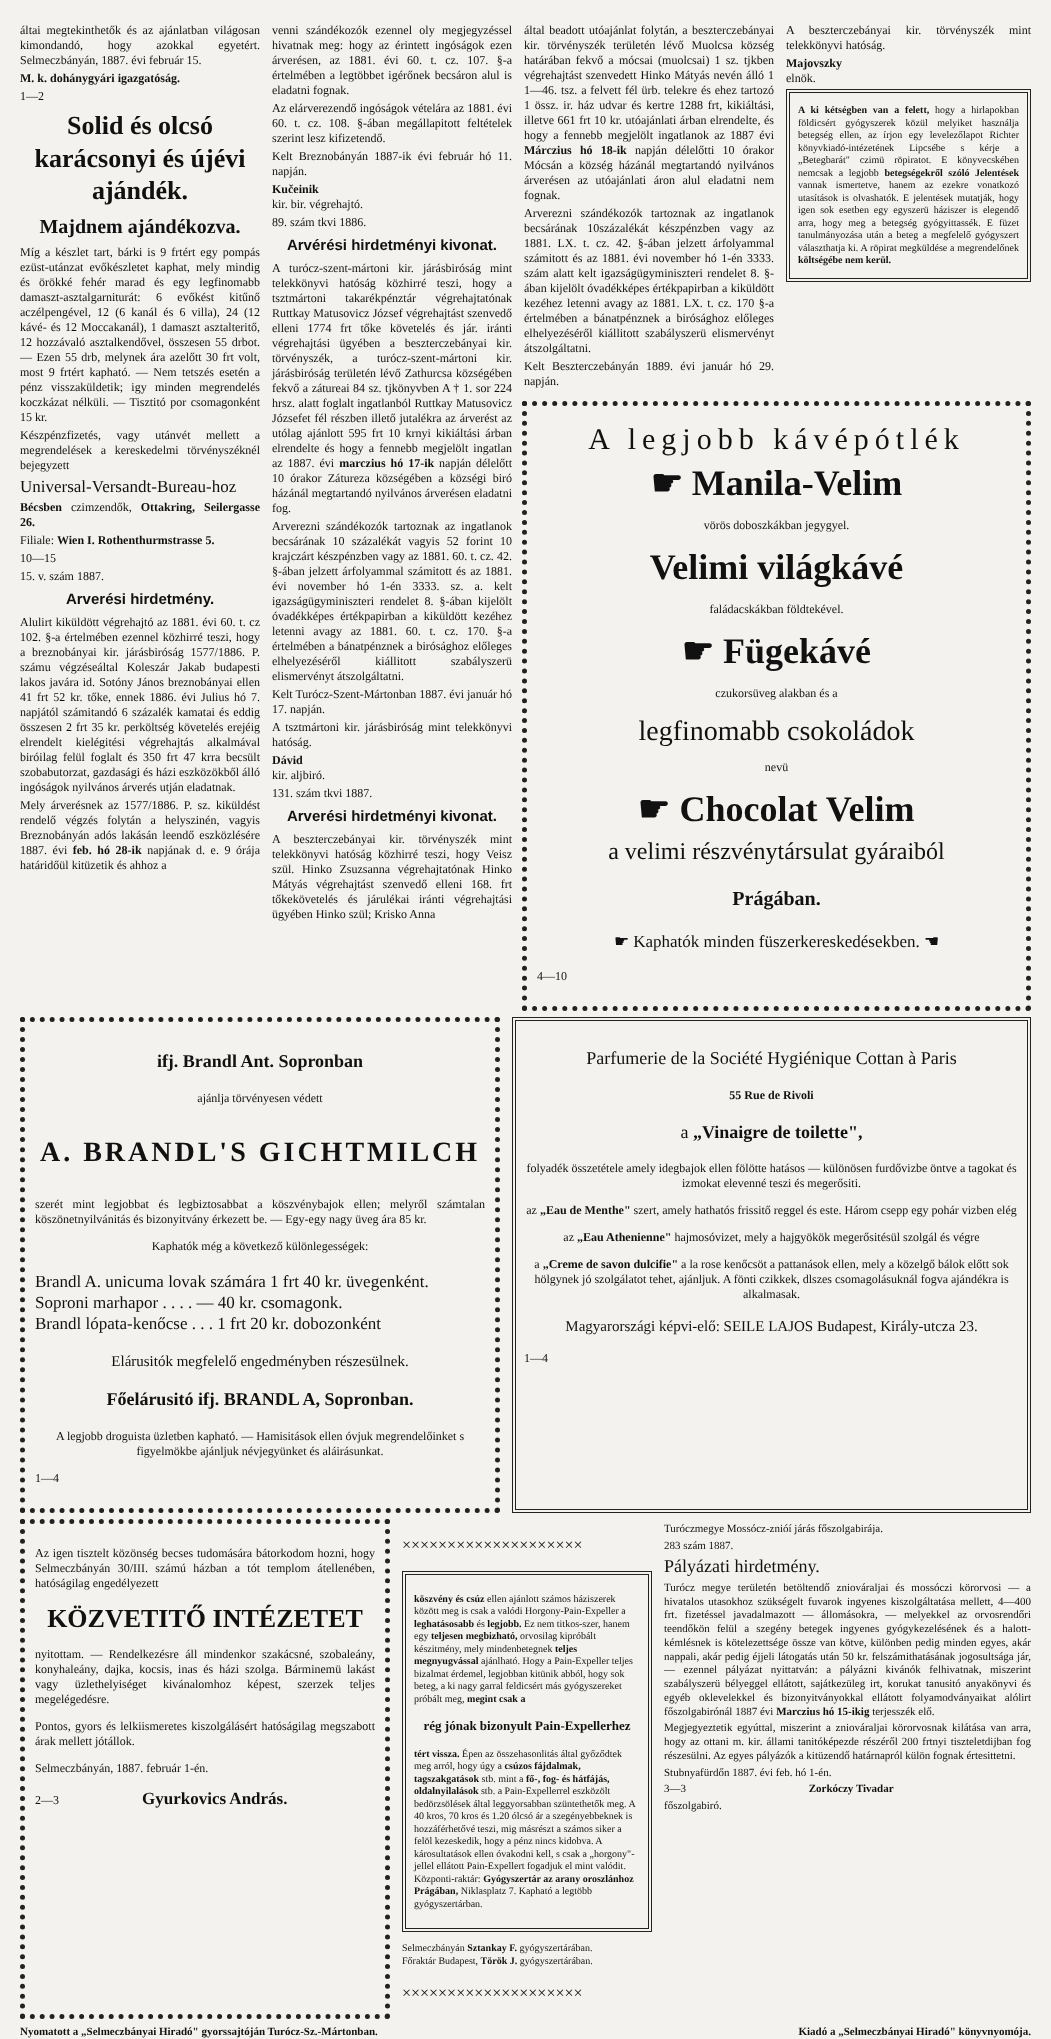áltai megtekinthetők és az ajánlatban világosan kimondandó, hogy azokkal egyetért. Selmeczbányán, 1887. évi február 15.
M. k. dohánygyári igazgatóság.
1—2
Solid és olcsó karácsonyi és újévi ajándék.
Majdnem ajándékozva.
Míg a készlet tart, bárki is 9 frtért egy pompás ezüst-utánzat evőkészletet kaphat, mely mindig és örökké fehér marad és egy legfinomabb damaszt-asztalgarniturát: 6 evőkést kitűnő aczélpengével, 12 (6 kanál és 6 villa), 24 (12 kávé- és 12 Moccakanál), 1 damaszt asztalteritő, 12 hozzávaló asztalkendővel, összesen 55 drbot. — Ezen 55 drb, melynek ára azelőtt 30 frt volt, most 9 frtért kapható. — Nem tetszés esetén a pénz visszaküldetik; igy minden megrendelés koczkázat nélküli. — Tisztitó por csomagonként 15 kr.
Készpénzfizetés, vagy utánvét mellett a megrendelések a kereskedelmi törvényszéknél bejegyzett
Universal-Versandt-Bureau-hoz
Bécsben czimzendők, Ottakring, Seilergasse 26.
Filiale: Wien I. Rothenthurmstrasse 5.
10—15
15. v. szám 1887.
Arverési hirdetmény.
Alulirt kiküldött végrehajtó az 1881. évi 60. t. cz 102. §-a értelmében ezennel közhirré teszi, hogy a breznobányai kir. járásbiróság 1577/1886. P. számu végzéseáltal Koleszár Jakab budapesti lakos javára id. Sotóny János breznobányai ellen 41 frt 52 kr. tőke, ennek 1886. évi Julius hó 7. napjától számitandó 6 százalék kamatai és eddig összesen 2 frt 35 kr. perköltség követelés erejéig elrendelt kielégitési végrehajtás alkalmával biróilag felül foglalt és 350 frt 47 krra becsült szobabutorzat, gazdasági és házi eszközökből álló ingóságok nyilvános árverés utján eladatnak.
Mely árverésnek az 1577/1886. P. sz. kiküldést rendelő végzés folytán a helyszinén, vagyis Breznobányán adós lakásán leendő eszközlésére 1887. évi feb. hó 28-ik napjának d. e. 9 órája határidőül kitüzetik és ahhoz a
venni szándékozók ezennel oly megjegyzéssel hivatnak meg: hogy az érintett ingóságok ezen árverésen, az 1881. évi 60. t. cz. 107. §-a értelmében a legtöbbet igérőnek becsáron alul is eladatni fognak.
Az elárverezendő ingóságok vételára az 1881. évi 60. t. cz. 108. §-ában megállapitott feltételek szerint lesz kifizetendő.
Kelt Breznobányán 1887-ik évi február hó 11. napján.
Kučeinik
kir. bir. végrehajtó.
89. szám tkvi 1886.
Arvérési hirdetményi kivonat.
A turócz-szent-mártoni kir. járásbiróság mint telekkönyvi hatóság közhirré teszi, hogy a tsztmártoni takarékpénztár végrehajtatónak Ruttkay Matusovicz József végrehajtást szenvedő elleni 1774 frt tőke követelés és jár. iránti végrehajtási ügyében a beszterczebányai kir. törvényszék, a turócz-szent-mártoni kir. járásbiróság területén lévő Zathurcsa községében fekvő a zátureai 84 sz. tjkönyvben A † 1. sor 224 hrsz. alatt foglalt ingatlanból Ruttkay Matusovicz Józsefet fél részben illető jutalékra az árverést az utólag ajánlott 595 frt 10 krnyi kikiáltási árban elrendelte és hogy a fennebb megjelölt ingatlan az 1887. évi marczius hó 17-ik napján délelőtt 10 órakor Zátureza községében a községi biró házánál megtartandó nyilvános árverésen eladatni fog.
Arverezni szándékozók tartoznak az ingatlanok becsárának 10 százalékát vagyis 52 forint 10 krajczárt készpénzben vagy az 1881. 60. t. cz. 42. §-ában jelzett árfolyammal számitott és az 1881. évi november hó 1-én 3333. sz. a. kelt igazságügyminiszteri rendelet 8. §-ában kijelölt óvadékképes értékpapirban a kiküldött kezéhez letenni avagy az 1881. 60. t. cz. 170. §-a értelmében a bánatpénznek a birósághoz előleges elhelyezéséről kiállitott szabályszerü elismervényt átszolgáltatni.
Kelt Turócz-Szent-Mártonban 1887. évi január hó 17. napján.
A tsztmártoni kir. járásbiróság mint telekkönyvi hatóság.
Dávid
kir. aljbiró.
131. szám tkvi 1887.
Arverési hirdetményi kivonat.
A beszterczebányai kir. törvényszék mint telekkönyvi hatóság közhirré teszi, hogy Veisz szül. Hinko Zsuzsanna végrehajtatónak Hinko Mátyás végrehajtást szenvedő elleni 168. frt tőkekövetelés és járulékai iránti végrehajtási ügyében Hinko szül; Krisko Anna
által beadott utóajánlat folytán, a beszterczebányai kir. törvényszék területén lévő Muolcsa község határában fekvő a mócsai (muolcsai) 1 sz. tjkben végrehajtást szenvedett Hinko Mátyás nevén álló 1 1—46. tsz. a felvett fél ürb. telekre és ehez tartozó 1 össz. ir. ház udvar és kertre 1288 frt, kikiáltási, illetve 661 frt 10 kr. utóajánlati árban elrendelte, és hogy a fennebb megjelölt ingatlanok az 1887 évi Márczius hó 18-ik napján délelőtti 10 órakor Mócsán a község házánál megtartandó nyilvános árverésen az utóajánlati áron alul eladatni nem fognak.
Arverezni szándékozók tartoznak az ingatlanok becsárának 10százalékát készpénzben vagy az 1881. LX. t. cz. 42. §-ában jelzett árfolyammal számitott és az 1881. évi november hó 1-én 3333. szám alatt kelt igazságügyminiszteri rendelet 8. §-ában kijelölt óvadékképes értékpapirban a kiküldött kezéhez letenni avagy az 1881. LX. t. cz. 170 §-a értelmében a bánatpénznek a birósághoz előleges elhelyezéséről kiállitott szabályszerü elismervényt átszolgáltatni.
Kelt Beszterczebányán 1889. évi január hó 29. napján.
A beszterczebányai kir. törvényszék mint telekkönyvi hatóság.
Majovszky
elnök.
A ki kétségben van a felett, hogy a hirlapokban földicsért gyógyszerek közül melyiket használja betegség ellen, az írjon egy levelezőlapot Richter könyvkiadó-intézetének Lipcsébe s kérje a „Betegbarát" czimü röpiratot. E könyvecskében nemcsak a legjobb betegségekről szóló Jelentések vannak ismertetve, hanem az ezekre vonatkozó utasítások is olvashatók. E jelentések mutatják, hogy igen sok esetben egy egyszerü háziszer is elegendő arra, hogy meg a betegség gyógyittassék. E füzet tanulmányozása után a beteg a megfelelő gyógyszert választhatja ki. A röpirat megküldése a megrendelőnek költségébe nem kerül.
A legjobb kávépótlék
☛ Manila-Velim
vörös doboszkákban jegygyel.
Velimi világkávé
faládacskákban földtekével.
☛ Fügekávé
czukorsüveg alakban és a
legfinomabb csokoládok
nevü
☛ Chocolat Velim
a velimi részvénytársulat gyáraiból
Prágában.
☛ Kaphatók minden füszerkereskedésekben. ☚
4—10
ifj. Brandl Ant. Sopronban
ajánlja törvényesen védett
A. BRANDL'S GICHTMILCH
szerét mint legjobbat és legbiztosabbat a köszvénybajok ellen; melyről számtalan köszönetnyilvánitás és bizonyitvány érkezett be. — Egy-egy nagy üveg ára 85 kr.
Kaphatók még a következő különlegességek:
Brandl A. unicuma lovak számára 1 frt 40 kr. üvegenként.
Soproni marhapor . . . . — 40 kr. csomagonk.
Brandl lópata-kenőcse . . . 1 frt 20 kr. dobozonként
Elárusitók megfelelő engedményben részesülnek.
Főelárusitó ifj. BRANDL A, Sopronban.
A legjobb droguista üzletben kapható. — Hamisitások ellen óvjuk megrendelőinket s figyelmökbe ajánljuk névjegyünket és aláirásunkat.
1—4
Parfumerie de la Société Hygiénique Cottan à Paris
55 Rue de Rivoli
a „Vinaigre de toilette",
folyadék összetétele amely idegbajok ellen fölötte hatásos — különösen furdővizbe öntve a tagokat és izmokat elevenné teszi és megerősiti.
az „Eau de Menthe" szert, amely hathatós frissitő reggel és este. Három csepp egy pohár vizben elég
az „Eau Athenienne" hajmosóvizet, mely a hajgyökök megerősitésül szolgál és végre
a „Creme de savon dulcifie" a la rose kenőcsöt a pattanások ellen, mely a közelgő bálok előtt sok hölgynek jó szolgálatot tehet, ajánljuk. A fönti czikkek, dlszes csomagolásuknál fogva ajándékra is alkalmasak.
Magyarországi képvi-elő: SEILE LAJOS Budapest, Király-utcza 23.
1—4
Az igen tisztelt közönség becses tudomására bátorkodom hozni, hogy Selmeczbányán 30/III. számú házban a tót templom átellenében, hatóságilag engedélyezett
KÖZVETITŐ INTÉZETET
nyitottam. — Rendelkezésre áll mindenkor szakácsné, szobaleány, konyhaleány, dajka, kocsis, inas és házi szolga. Bárminemü lakást vagy üzlethelyiséget kivánalomhoz képest, szerzek teljes megelégedésre.
Pontos, gyors és lelkiismeretes kiszolgálásért hatóságilag megszabott árak mellett jótállok.
Selmeczbányán, 1887. február 1-én.
2—3 Gyurkovics András.
××××××××××××××××××××
köszvény és csúz ellen ajánlott számos háziszerek között meg is csak a valódi Horgony-Pain-Expeller a leghatásosabb és legjobb. Ez nem titkos-szer, hanem egy teljesen megbizható, orvosilag kipróbált készitmény, mely mindenbetegnek teljes megnyugvással ajánlható. Hogy a Pain-Expeller teljes bizalmat érdemel, legjobban kitünik abból, hogy sok beteg, a ki nagy garral feldicsért más gyógyszereket próbált meg, megint csak a
rég jónak bizonyult Pain-Expellerhez
tért vissza. Épen az összehasonlitás által győződtek meg arról, hogy úgy a csúzos fájdalmak, tagszakgatások stb. mint a fő-, fog- és hátfájás, oldalnyilalások stb. a Pain-Expellerrel eszközölt bedörzsölések által leggyorsabban szüntethetők meg. A 40 kros, 70 kros és 1.20 ólcsó ár a szegényebbeknek is hozzáférhetővé teszi, mig másrészt a számos siker a felöl kezeskedik, hogy a pénz nincs kidobva. A károsultatások ellen óvakodni kell, s csak a „horgony"-jellel ellátott Pain-Expellert fogadjuk el mint valódit. Központi-raktár: Gyógyszertár az arany oroszlánhoz Prágában, Niklasplatz 7. Kapható a legtöbb gyógyszertárban.
Selmeczbányán Sztankay F. gyógyszertárában.
Főraktár Budapest, Török J. gyógyszertárában.
××××××××××××××××××××
Turóczmegye Mossócz-znióí járás főszolgabirája.
283 szám 1887.
Pályázati hirdetmény.
Turócz megye területén betöltendő zniováraljai és mossóczi körorvosi — a hivatalos utasokhoz szükségelt fuvarok ingyenes kiszolgáltatása mellett, 4—400 frt. fizetéssel javadalmazott — állomásokra, — melyekkel az orvosrendőri teendőkön felül a szegény betegek ingyenes gyógykezelésének és a halott-kémlésnek is kötelezettsége össze van kötve, különben pedig minden egyes, akár nappali, akár pedig éjjeli látogatás után 50 kr. felszámithatásának jogosultsága jár, — ezennel pályázat nyittatván: a pályázni kivánók felhivatnak, miszerint szabályszerü bélyeggel ellátott, sajátkezüleg irt, korukat tanusitó anyakönyvi és egyéb oklevelekkel és bizonyitványokkal ellátott folyamodványaikat alólirt főszolgabirónál 1887 évi Marczius hó 15-ikig terjesszék elő.
Megjegyeztetik egyúttal, miszerint a zniováraljai körorvosnak kilátása van arra, hogy az ottani m. kir. állami tanitóképezde részéről 200 frtnyi tiszteletdijban fog részesülni. Az egyes pályázók a kitüzendő határnapról külön fognak értesittetni.
Stubnyafürdőn 1887. évi feb. hó 1-én.
3—3 Zorkóczy Tivadar
főszolgabiró.
Nyomatott a „Selmeczbányai Hiradó" gyorssajtóján Turócz-Sz.-Mártonban. Kiadó a „Selmeczbányai Hiradó" könyvnyomója.